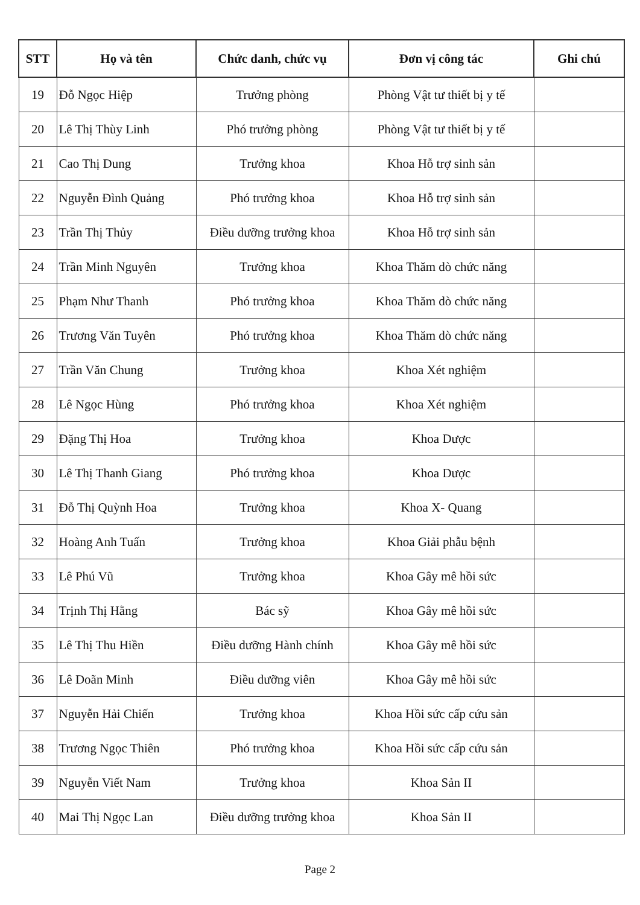| STT | Họ và tên | Chức danh, chức vụ | Đơn vị công tác | Ghi chú |
| --- | --- | --- | --- | --- |
| 19 | Đỗ Ngọc Hiệp | Trưởng phòng | Phòng Vật tư thiết bị y tế | |
| 20 | Lê Thị Thùy Linh | Phó trưởng phòng | Phòng Vật tư thiết bị y tế | |
| 21 | Cao Thị Dung | Trưởng khoa | Khoa Hỗ trợ sinh sản | |
| 22 | Nguyễn Đình Quảng | Phó trưởng khoa | Khoa Hỗ trợ sinh sản | |
| 23 | Trần Thị Thủy | Điều dưỡng trưởng khoa | Khoa Hỗ trợ sinh sản | |
| 24 | Trần Minh Nguyên | Trưởng khoa | Khoa Thăm dò chức năng | |
| 25 | Phạm Như Thanh | Phó trưởng khoa | Khoa Thăm dò chức năng | |
| 26 | Trương Văn Tuyên | Phó trưởng khoa | Khoa Thăm dò chức năng | |
| 27 | Trần Văn Chung | Trưởng khoa | Khoa Xét nghiệm | |
| 28 | Lê Ngọc Hùng | Phó trưởng khoa | Khoa Xét nghiệm | |
| 29 | Đặng Thị Hoa | Trưởng khoa | Khoa Dược | |
| 30 | Lê Thị Thanh Giang | Phó trưởng khoa | Khoa Dược | |
| 31 | Đỗ Thị Quỳnh Hoa | Trưởng khoa | Khoa X- Quang | |
| 32 | Hoàng Anh Tuấn | Trưởng khoa | Khoa Giải phẫu bệnh | |
| 33 | Lê Phú Vũ | Trưởng khoa | Khoa Gây mê hồi sức | |
| 34 | Trịnh Thị Hằng | Bác sỹ | Khoa Gây mê hồi sức | |
| 35 | Lê Thị Thu Hiền | Điều dưỡng Hành chính | Khoa Gây mê hồi sức | |
| 36 | Lê Doãn Minh | Điều dưỡng viên | Khoa Gây mê hồi sức | |
| 37 | Nguyễn Hải Chiến | Trưởng khoa | Khoa Hồi sức cấp cứu sản | |
| 38 | Trương Ngọc Thiên | Phó trưởng khoa | Khoa Hồi sức cấp cứu sản | |
| 39 | Nguyễn Viết Nam | Trưởng khoa | Khoa Sản II | |
| 40 | Mai Thị Ngọc Lan | Điều dưỡng trưởng khoa | Khoa Sản II | |
Page 2